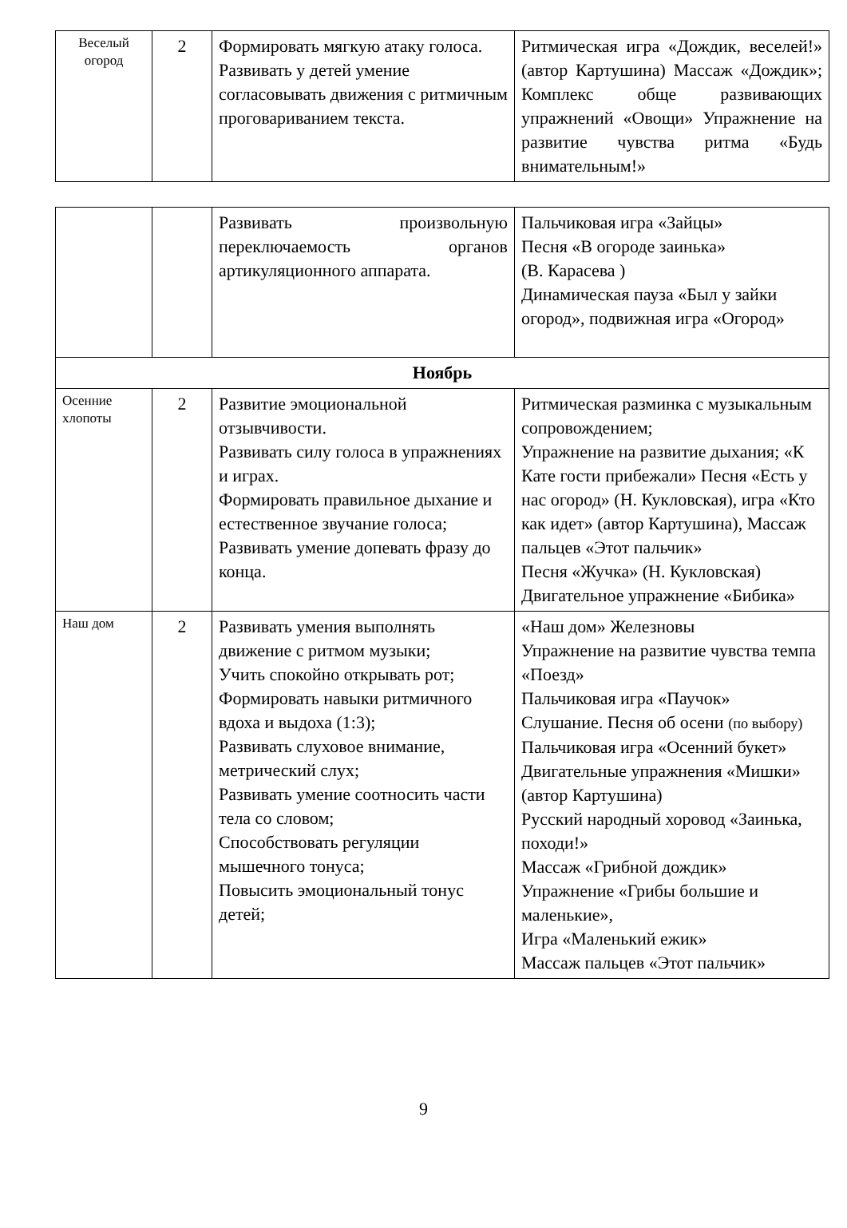| Веселый огород | 2 | Формировать мягкую атаку голоса. Развивать у детей умение согласовывать движения с ритмичным проговариванием текста. | Ритмическая игра «Дождик, веселей!» (автор Картушина) Массаж «Дождик»; Комплекс обще развивающих упражнений «Овощи» Упражнение на развитие чувства ритма «Будь внимательным!» |
| | | Развивать произвольную переключаемость органов артикуляционного аппарата. | Пальчиковая игра «Зайцы» Песня «В огороде заинька» (В. Карасева ) Динамическая пауза «Был у зайки огород», подвижная игра «Огород» |
| Ноябрь | | | |
| Осенние хлопоты | 2 | Развитие эмоциональной отзывчивости. Развивать силу голоса в упражнениях и играх. Формировать правильное дыхание и естественное звучание голоса; Развивать умение допевать фразу до конца. | Ритмическая разминка с музыкальным сопровождением; Упражнение на развитие дыхания; «К Кате гости прибежали» Песня «Есть у нас огород» (Н. Кукловская), игра «Кто как идет» (автор Картушина), Массаж пальцев «Этот пальчик» Песня «Жучка» (Н. Кукловская) Двигательное упражнение «Бибика» |
| Наш дом | 2 | Развивать умения выполнять движение с ритмом музыки; Учить спокойно открывать рот; Формировать навыки ритмичного вдоха и выдоха (1:3); Развивать слуховое внимание, метрический слух; Развивать умение соотносить части тела со словом; Способствовать регуляции мышечного тонуса; Повысить эмоциональный тонус детей; | «Наш дом» Железновы Упражнение на развитие чувства темпа «Поезд» Пальчиковая игра «Паучок» Слушание. Песня об осени (по выбору) Пальчиковая игра «Осенний букет» Двигательные упражнения «Мишки» (автор Картушина) Русский народный хоровод «Заинька, походи!» Массаж «Грибной дождик» Упражнение «Грибы большие и маленькие», Игра «Маленький ежик» Массаж пальцев «Этот пальчик» |
9